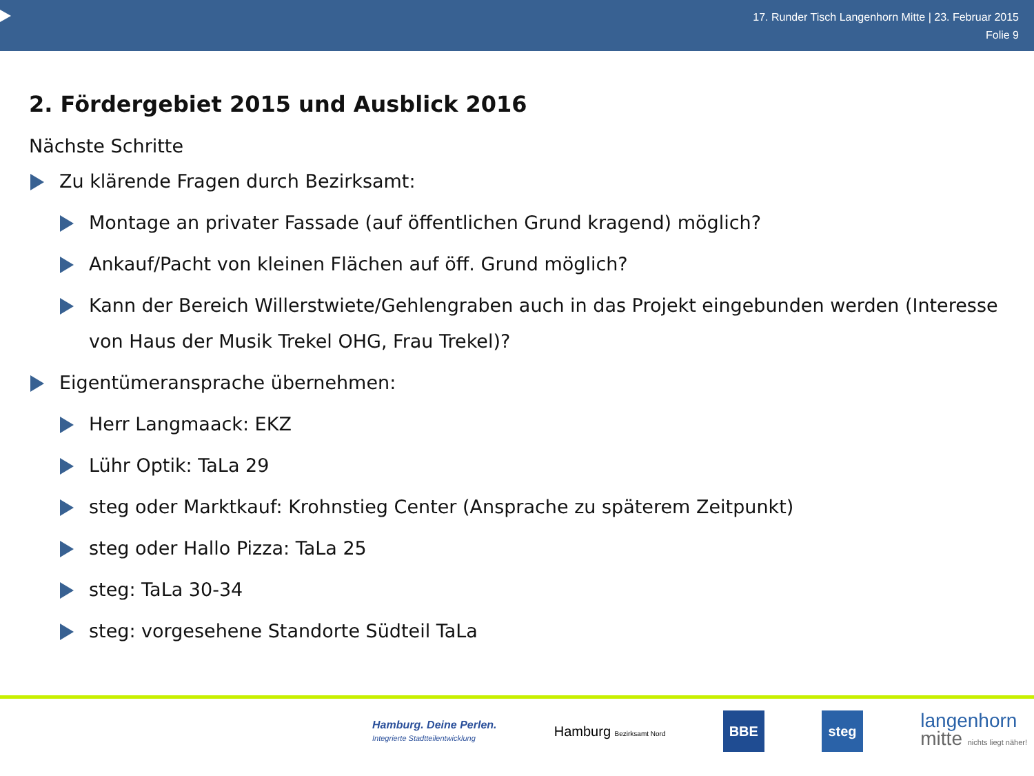17. Runder Tisch Langenhorn Mitte | 23. Februar 2015
Folie 9
2. Fördergebiet 2015 und Ausblick 2016
Nächste Schritte
Zu klärende Fragen durch Bezirksamt:
Montage an privater Fassade (auf öffentlichen Grund kragend) möglich?
Ankauf/Pacht von kleinen Flächen auf öff. Grund möglich?
Kann der Bereich Willerstwiete/Gehlengraben auch in das Projekt eingebunden werden (Interesse von Haus der Musik Trekel OHG, Frau Trekel)?
Eigentümeransprache übernehmen:
Herr Langmaack: EKZ
Lühr Optik: TaLa 29
steg oder Marktkauf: Krohnstieg Center (Ansprache zu späterem Zeitpunkt)
steg oder Hallo Pizza: TaLa 25
steg: TaLa 30-34
steg: vorgesehene Standorte Südteil TaLa
Hamburg. Deine Perlen.
Integrierte Stadtteilentwicklung
Hamburg Bezirksamt Nord
BBE steg
langenhorn
mitte nichts liegt näher!